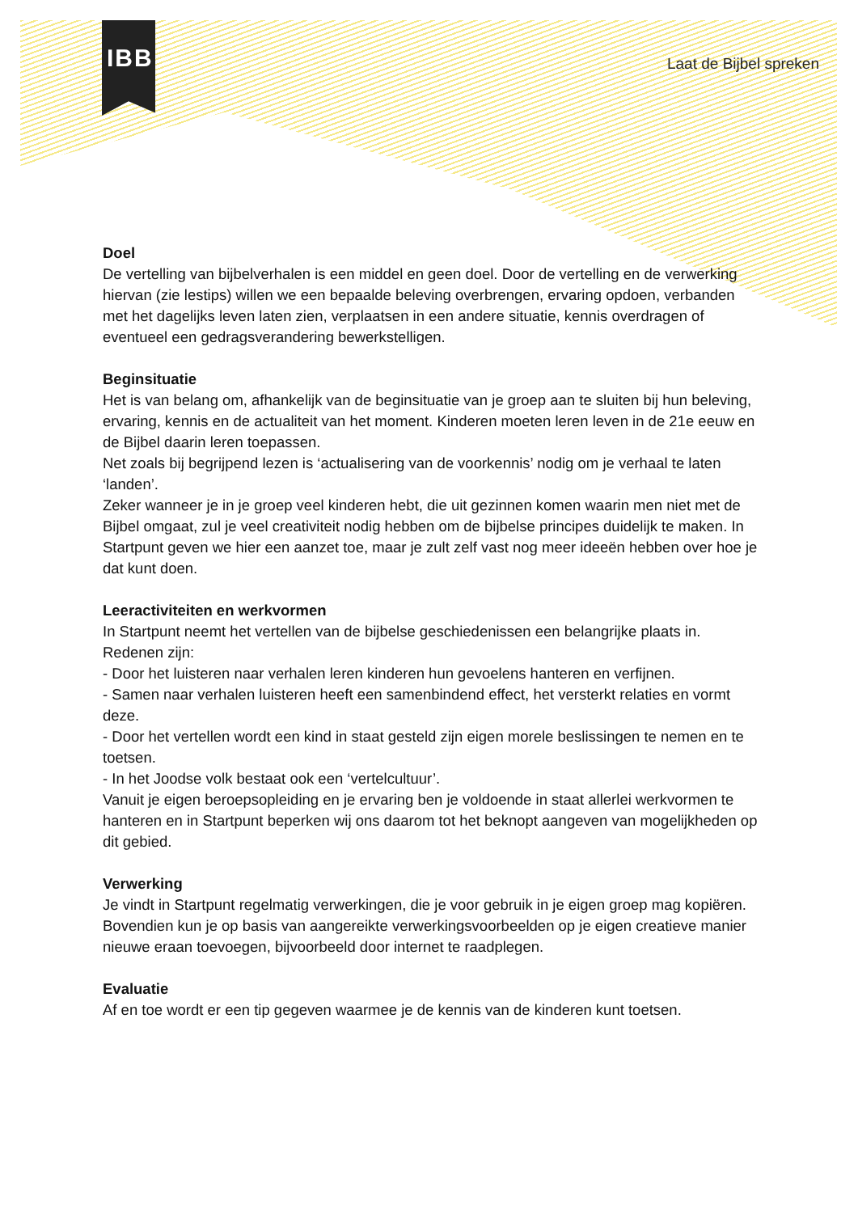IBB Laat de Bijbel spreken
Doel
De vertelling van bijbelverhalen is een middel en geen doel. Door de vertelling en de verwerking hiervan (zie lestips) willen we een bepaalde beleving overbrengen, ervaring opdoen, verbanden met het dagelijks leven laten zien, verplaatsen in een andere situatie, kennis overdragen of eventueel een gedragsverandering bewerkstelligen.
Beginsituatie
Het is van belang om, afhankelijk van de beginsituatie van je groep aan te sluiten bij hun beleving, ervaring, kennis en de actualiteit van het moment. Kinderen moeten leren leven in de 21e eeuw en de Bijbel daarin leren toepassen.
Net zoals bij begrijpend lezen is ‘actualisering van de voorkennis’ nodig om je verhaal te laten ‘landen’.
Zeker wanneer je in je groep veel kinderen hebt, die uit gezinnen komen waarin men niet met de Bijbel omgaat, zul je veel creativiteit nodig hebben om de bijbelse principes duidelijk te maken. In Startpunt geven we hier een aanzet toe, maar je zult zelf vast nog meer ideeën hebben over hoe je dat kunt doen.
Leeractiviteiten en werkvormen
In Startpunt neemt het vertellen van de bijbelse geschiedenissen een belangrijke plaats in. Redenen zijn:
- Door het luisteren naar verhalen leren kinderen hun gevoelens hanteren en verfijnen.
- Samen naar verhalen luisteren heeft een samenbindend effect, het versterkt relaties en vormt deze.
- Door het vertellen wordt een kind in staat gesteld zijn eigen morele beslissingen te nemen en te toetsen.
- In het Joodse volk bestaat ook een ‘vertelcultuur’.
Vanuit je eigen beroepsopleiding en je ervaring ben je voldoende in staat allerlei werkvormen te hanteren en in Startpunt beperken wij ons daarom tot het beknopt aangeven van mogelijkheden op dit gebied.
Verwerking
Je vindt in Startpunt regelmatig verwerkingen, die je voor gebruik in je eigen groep mag kopiëren. Bovendien kun je op basis van aangereikte verwerkingsvoorbeelden op je eigen creatieve manier nieuwe eraan toevoegen, bijvoorbeeld door internet te raadplegen.
Evaluatie
Af en toe wordt er een tip gegeven waarmee je de kennis van de kinderen kunt toetsen.